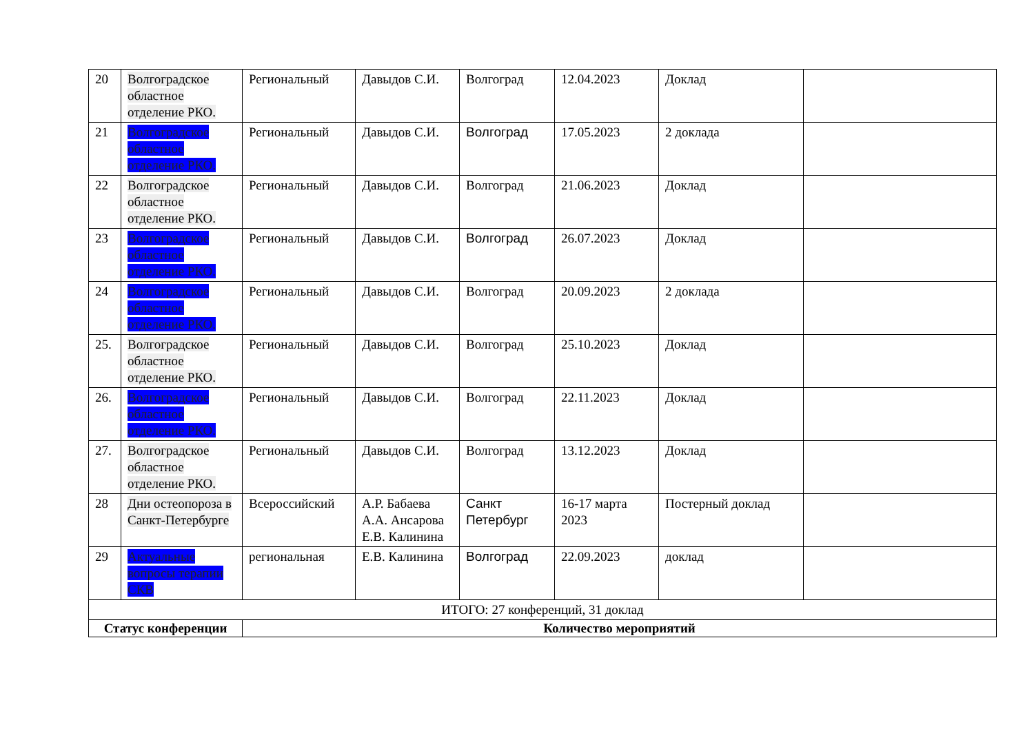| 20 | Волгоградское областное отделение РКО. | Региональный | Давыдов С.И. | Волгоград | 12.04.2023 | Доклад | |
| 21 | Волгоградское областное отделение РКО. | Региональный | Давыдов С.И. | Волгоград | 17.05.2023 | 2 доклада | |
| 22 | Волгоградское областное отделение РКО. | Региональный | Давыдов С.И. | Волгоград | 21.06.2023 | Доклад | |
| 23 | Волгоградское областное отделение РКО. | Региональный | Давыдов С.И. | Волгоград | 26.07.2023 | Доклад | |
| 24 | Волгоградское областное отделение РКО. | Региональный | Давыдов С.И. | Волгоград | 20.09.2023 | 2 доклада | |
| 25. | Волгоградское областное отделение РКО. | Региональный | Давыдов С.И. | Волгоград | 25.10.2023 | Доклад | |
| 26. | Волгоградское областное отделение РКО. | Региональный | Давыдов С.И. | Волгоград | 22.11.2023 | Доклад | |
| 27. | Волгоградское областное отделение РКО. | Региональный | Давыдов С.И. | Волгоград | 13.12.2023 | Доклад | |
| 28 | Дни остеопороза в Санкт-Петербурге | Всероссийский | А.Р. Бабаева А.А. Ансарова Е.В. Калинина | Санкт Петербург | 16-17 марта 2023 | Постерный доклад | |
| 29 | Актуальные вопросы терапии СКВ | региональная | Е.В. Калинина | Волгоград | 22.09.2023 | доклад | |
| ИТОГО: 27 конференций, 31 доклад | | | | | | | |
| Статус конференции | | Количество мероприятий | | | | | |